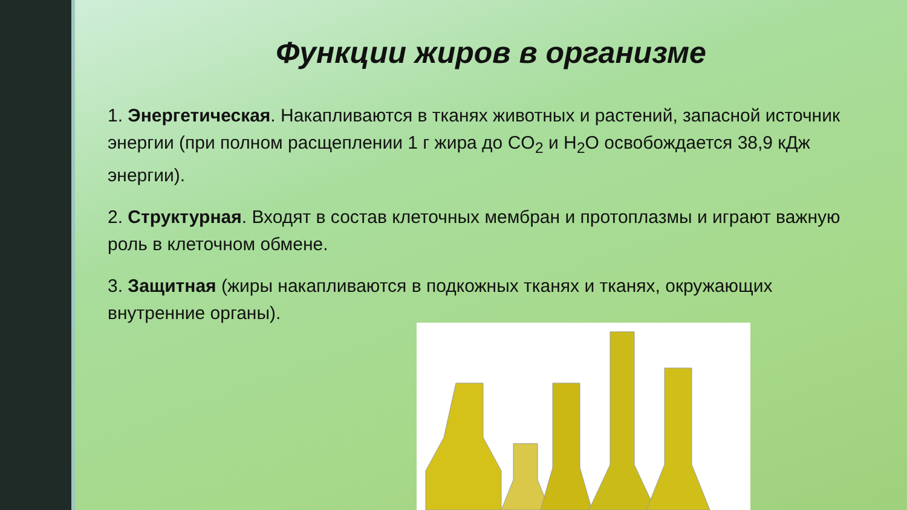Функции жиров в организме
1. Энергетическая. Накапливаются в тканях животных и растений, запасной источник энергии (при полном расщеплении 1 г жира до CO<sub>2</sub> и H<sub>2</sub>O освобождается 38,9 кДж энергии).
2. Структурная. Входят в состав клеточных мембран и протоплазмы и играют важную роль в клеточном обмене.
3. Защитная (жиры накапливаются в подкожных тканях и тканях, окружающих внутренние органы).